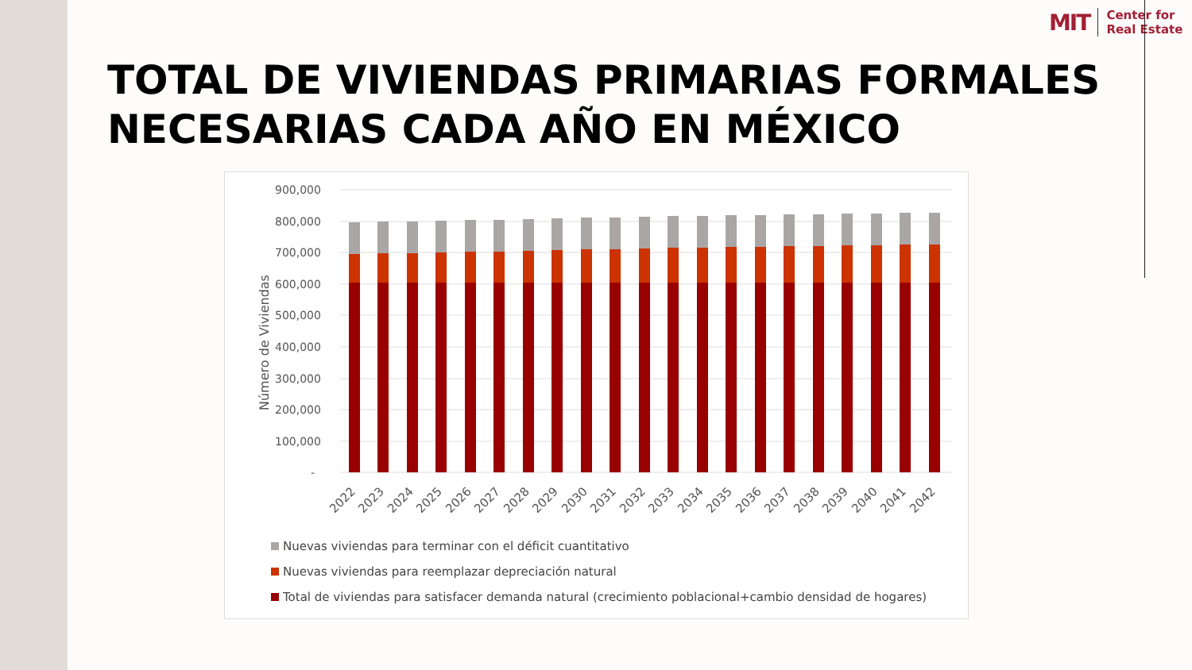MIT Center for
Real Estate
TOTAL DE VIVIENDAS PRIMARIAS FORMALES
NECESARIAS CADA AÑO EN MÉXICO
Número de Viviendas
900,000
800,000
700,000
600,000
500,000
400,000
300,000
200,000
100,000
-
2022
2023
2024
2025
2026
2027
2028
2029
2030
2031
2032
2033
2034
2035
2036
2037
2038
2039
2040
2041
2042
Nuevas viviendas para terminar con el déficit cuantitativo
Nuevas viviendas para reemplazar depreciación natural
Total de viviendas para satisfacer demanda natural (crecimiento poblacional+cambio densidad de hogares)